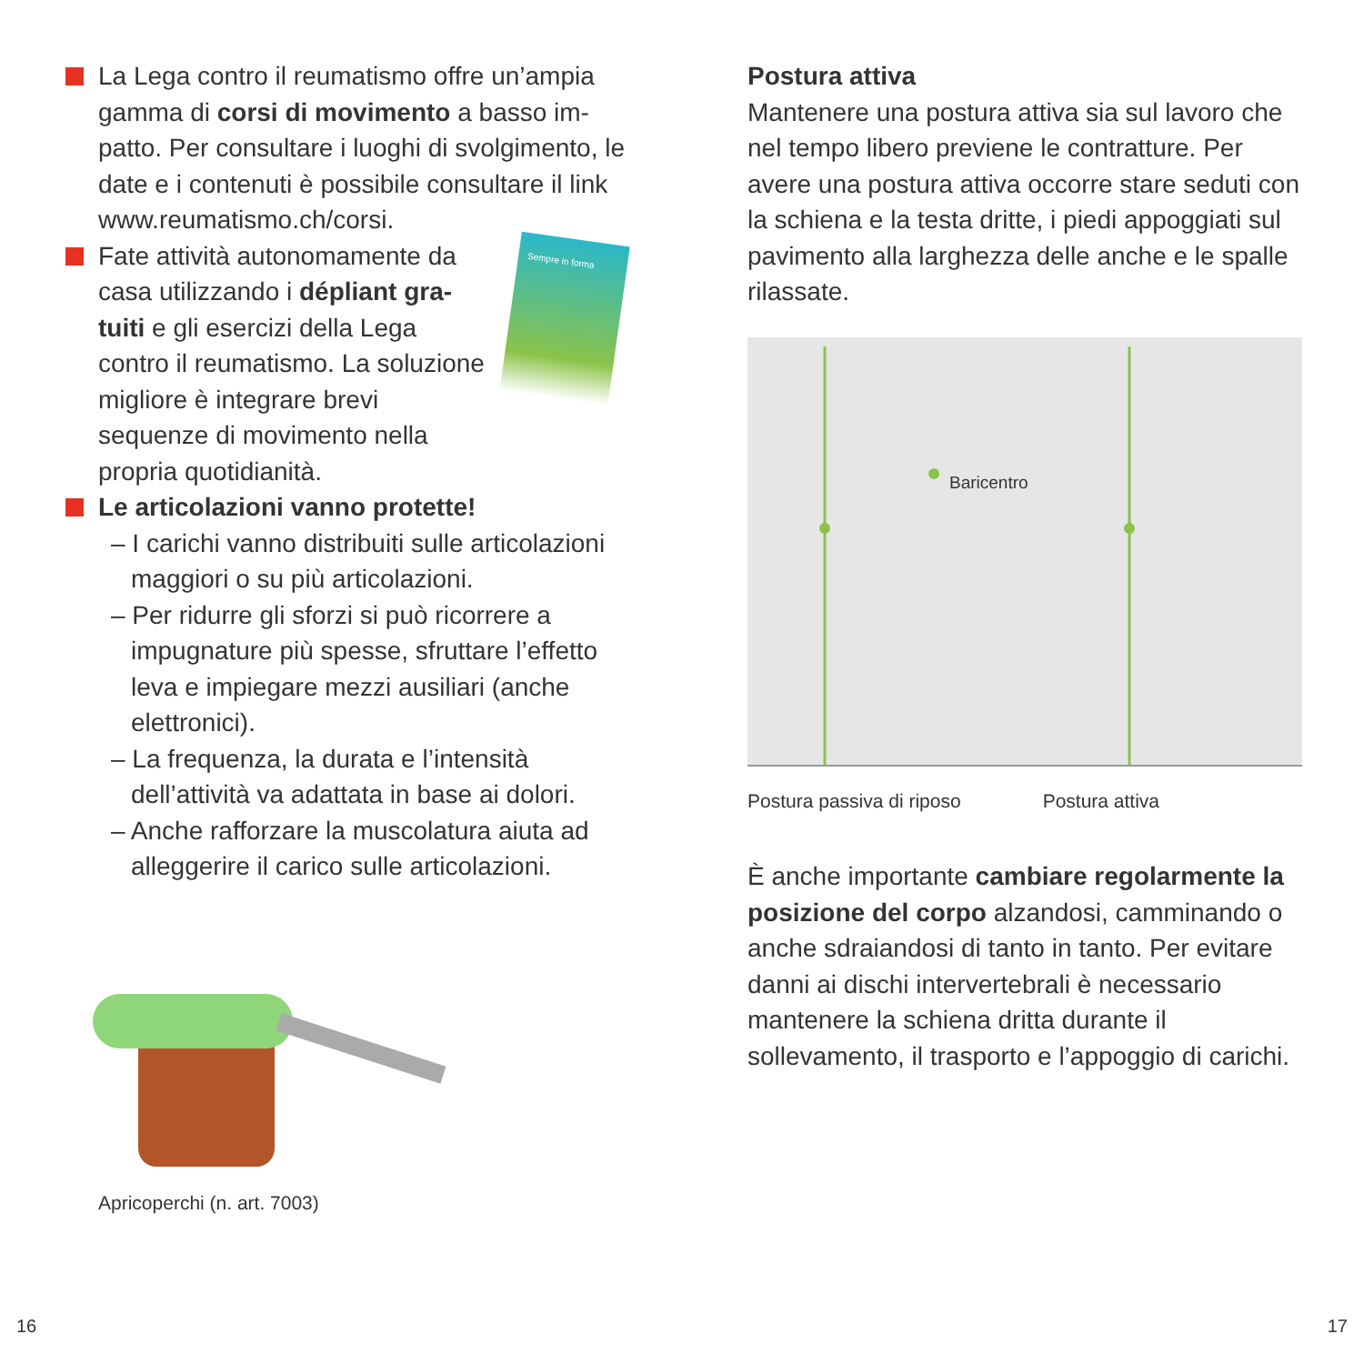La Lega contro il reumatismo offre un’ampia gamma di corsi di movimento a basso im­patto. Per consultare i luoghi di svolgimento, le date e i contenuti è possibile consultare il link www.reumatismo.ch/corsi.
Fate attività autonomamente da casa utilizzando i dépliant gra­tuiti e gli esercizi della Lega contro il reumatismo. La solu­zione migliore è integrare brevi sequenze di movimento nella propria quotidianità.
Sempre in forma
Le articolazioni vanno protette!
– I carichi vanno distribuiti sulle articola­zioni maggiori o su più articolazioni.
– Per ridurre gli sforzi si può ricorrere a impugnature più spesse, sfruttare l’effetto leva e impiegare mezzi ausiliari (anche elettronici).
– La frequenza, la durata e l’intensità dell’attività va adattata in base ai dolori.
– Anche rafforzare la muscolatura aiuta ad alleggerire il carico sulle articolazioni.
Apricoperchi (n. art. 7003)
Postura attiva
Mantenere una postura attiva sia sul lavoro che nel tempo libero previene le contratture. Per avere una postura attiva occorre stare seduti con la schiena e la testa dritte, i piedi appoggiati sul pavimento alla larghezza delle anche e le spalle rilassate.
Baricentro
Postura passiva di riposo Postura attiva
È anche importante cambiare regolarmente la posizione del corpo alzandosi, cammi­nando o anche sdraiandosi di tanto in tanto. Per evitare danni ai dischi intervertebrali è necessario mantenere la schiena dritta durante il sollevamento, il trasporto e l’appoggio di carichi.
16 17